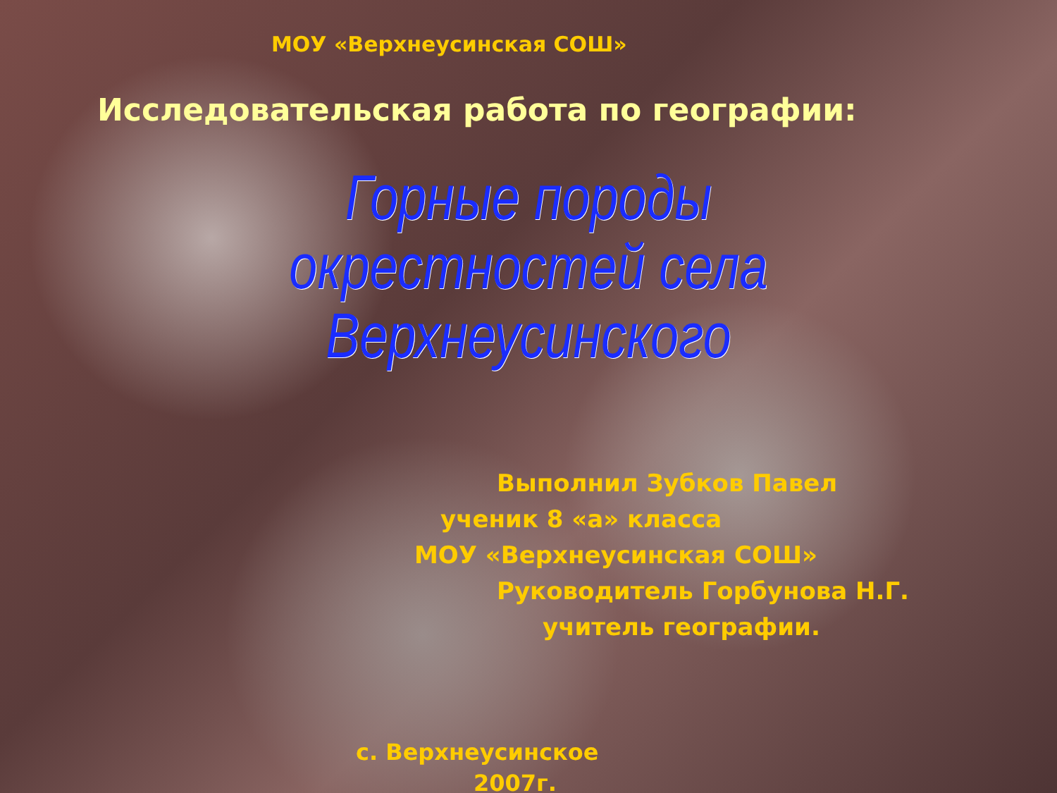МОУ «Верхнеусинская СОШ»
Исследовательская работа по географии:
Горные породы
окрестностей села Верхнеусинского
Выполнил Зубков Павел
ученик 8 «а» класса
МОУ «Верхнеусинская СОШ»
Руководитель Горбунова Н.Г.
учитель географии.
с. Верхнеусинское
2007г.